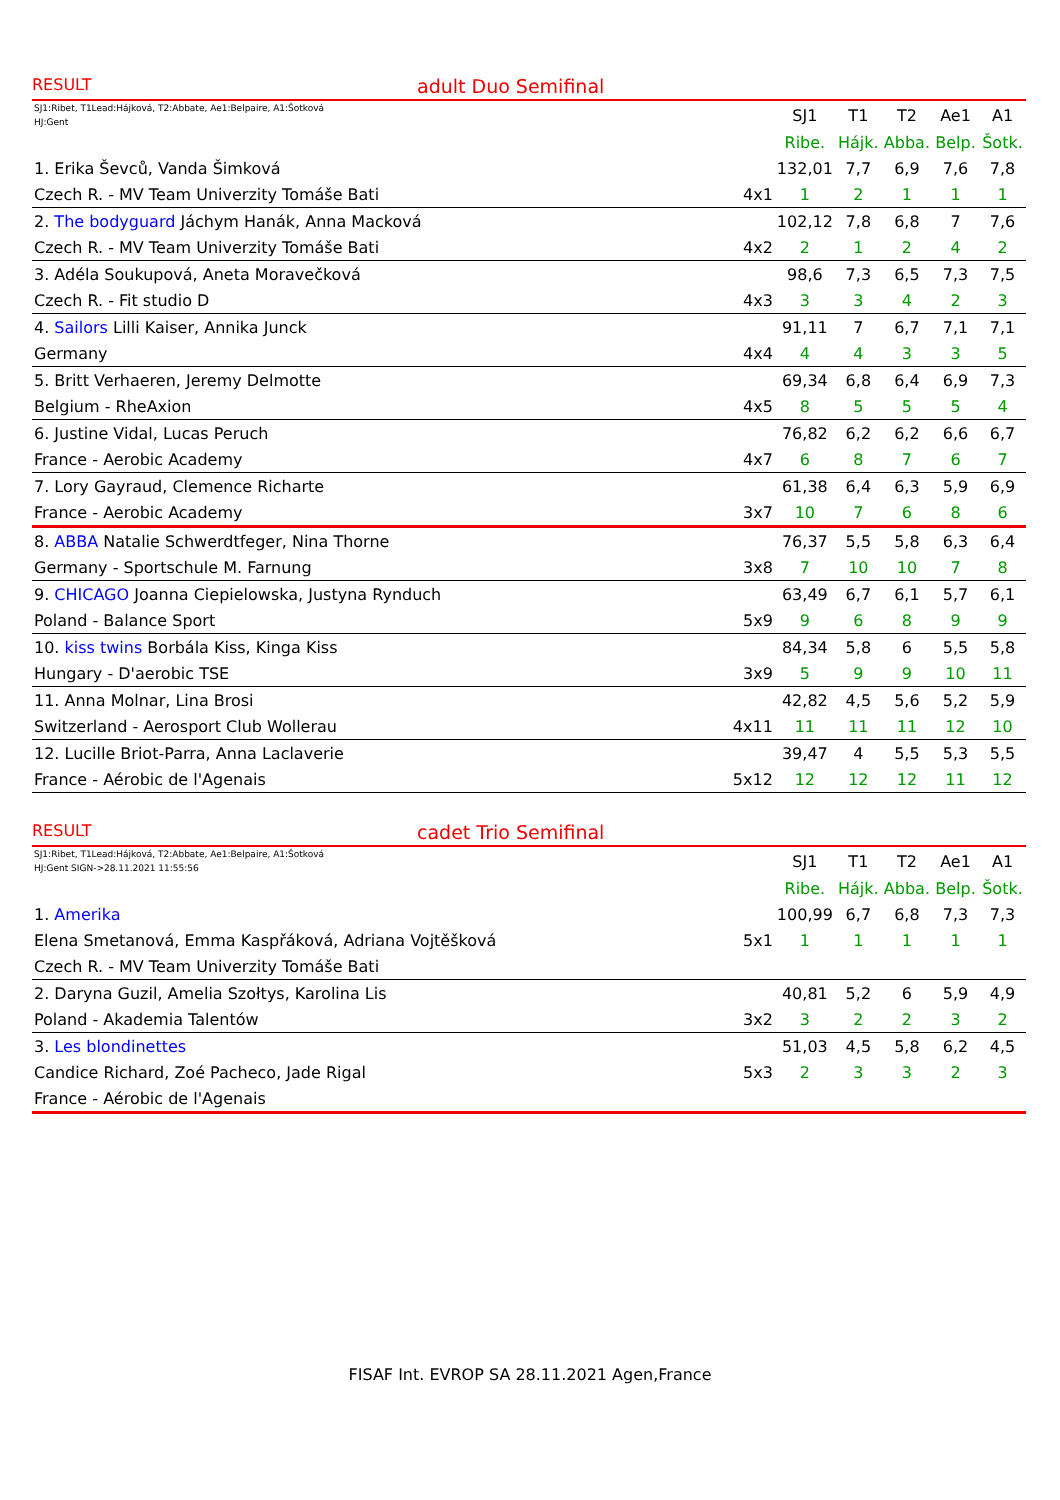RESULT adult Duo Semifinal
| SJ1:Ribet, T1Lead:Hájková, T2:Abbate, Ae1:Belpaire, A1:Šotková HJ:Gent | | SJ1 | T1 | T2 | Ae1 | A1 |
| | | Ribe. | Hájk. | Abba. | Belp. | Šotk. |
| 1. Erika Ševců, Vanda Šimková | | 132,01 | 7,7 | 6,9 | 7,6 | 7,8 |
| Czech R. - MV Team Univerzity Tomáše Bati | 4x1 | 1 | 2 | 1 | 1 | 1 |
| 2. The bodyguard Jáchym Hanák, Anna Macková | | 102,12 | 7,8 | 6,8 | 7 | 7,6 |
| Czech R. - MV Team Univerzity Tomáše Bati | 4x2 | 2 | 1 | 2 | 4 | 2 |
| 3. Adéla Soukupová, Aneta Moravečková | | 98,6 | 7,3 | 6,5 | 7,3 | 7,5 |
| Czech R. - Fit studio D | 4x3 | 3 | 3 | 4 | 2 | 3 |
| 4. Sailors Lilli Kaiser, Annika Junck | | 91,11 | 7 | 6,7 | 7,1 | 7,1 |
| Germany | 4x4 | 4 | 4 | 3 | 3 | 5 |
| 5. Britt Verhaeren, Jeremy Delmotte | | 69,34 | 6,8 | 6,4 | 6,9 | 7,3 |
| Belgium - RheAxion | 4x5 | 8 | 5 | 5 | 5 | 4 |
| 6. Justine Vidal, Lucas Peruch | | 76,82 | 6,2 | 6,2 | 6,6 | 6,7 |
| France - Aerobic Academy | 4x7 | 6 | 8 | 7 | 6 | 7 |
| 7. Lory Gayraud, Clemence Richarte | | 61,38 | 6,4 | 6,3 | 5,9 | 6,9 |
| France - Aerobic Academy | 3x7 | 10 | 7 | 6 | 8 | 6 |
| 8. ABBA Natalie Schwerdtfeger, Nina Thorne | | 76,37 | 5,5 | 5,8 | 6,3 | 6,4 |
| Germany - Sportschule M. Farnung | 3x8 | 7 | 10 | 10 | 7 | 8 |
| 9. CHICAGO Joanna Ciepielowska, Justyna Rynduch | | 63,49 | 6,7 | 6,1 | 5,7 | 6,1 |
| Poland - Balance Sport | 5x9 | 9 | 6 | 8 | 9 | 9 |
| 10. kiss twins Borbála Kiss, Kinga Kiss | | 84,34 | 5,8 | 6 | 5,5 | 5,8 |
| Hungary - D'aerobic TSE | 3x9 | 5 | 9 | 9 | 10 | 11 |
| 11. Anna Molnar, Lina Brosi | | 42,82 | 4,5 | 5,6 | 5,2 | 5,9 |
| Switzerland - Aerosport Club Wollerau | 4x11 | 11 | 11 | 11 | 12 | 10 |
| 12. Lucille Briot-Parra, Anna Laclaverie | | 39,47 | 4 | 5,5 | 5,3 | 5,5 |
| France - Aérobic de l'Agenais | 5x12 | 12 | 12 | 12 | 11 | 12 |
RESULT cadet Trio Semifinal
| SJ1:Ribet, T1Lead:Hájková, T2:Abbate, Ae1:Belpaire, A1:Šotková HJ:Gent SIGN->28.11.2021 11:55:56 | | SJ1 | T1 | T2 | Ae1 | A1 |
| | | Ribe. | Hájk. | Abba. | Belp. | Šotk. |
| 1. Amerika | | 100,99 | 6,7 | 6,8 | 7,3 | 7,3 |
| Elena Smetanová, Emma Kaspřáková, Adriana Vojtěšková | 5x1 | 1 | 1 | 1 | 1 | 1 |
| Czech R. - MV Team Univerzity Tomáše Bati | | | | | | |
| 2. Daryna Guzil, Amelia Szołtys, Karolina Lis | | 40,81 | 5,2 | 6 | 5,9 | 4,9 |
| Poland - Akademia Talentów | 3x2 | 3 | 2 | 2 | 3 | 2 |
| 3. Les blondinettes | | 51,03 | 4,5 | 5,8 | 6,2 | 4,5 |
| Candice Richard, Zoé Pacheco, Jade Rigal | 5x3 | 2 | 3 | 3 | 2 | 3 |
| France - Aérobic de l'Agenais | | | | | | |
FISAF Int. EVROP SA 28.11.2021 Agen,France